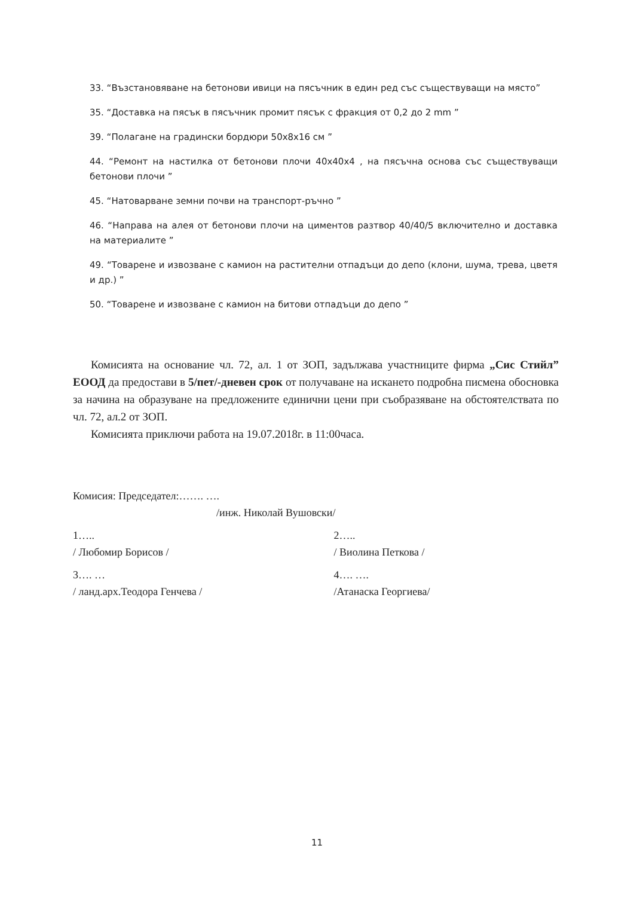33. “Възстановяване на бетонови ивици на пясъчник в един ред със съществуващи на място”
35. “Доставка на пясък в пясъчник промит пясък с фракция от 0,2 до 2 mm ”
39. “Полагане на градински бордюри 50х8х16 см ”
44. “Ремонт на настилка от бетонови плочи 40х40х4 , на пясъчна основа със съществуващи бетонови плочи ”
45. “Натоварване земни почви на транспорт-ръчно ”
46. “Направа на алея от бетонови плочи на циментов разтвор 40/40/5 включително и доставка на материалите ”
49. “Товарене и извозване с камион на растителни отпадъци до депо (клони, шума, трева, цветя и др.) ”
50. “Товарене и извозване с камион на битови отпадъци до депо ”
Комисията на основание чл. 72, ал. 1 от ЗОП, задължава участниците фирма „Сис Стийл” ЕООД да предостави в 5/пет/-дневен срок от получаване на искането подробна писмена обосновка за начина на образуване на предложените единични цени при съобразяване на обстоятелствата по чл. 72, ал.2 от ЗОП.
Комисията приключи работа на 19.07.2018г. в 11:00часа.
Комисия: Председател:……. ….
/инж. Николай Вушовски/
1…..
/ Любомир Борисов /
2…..
/ Виолина Петкова /
3…. …
/ ланд.арх.Теодора Генчева /
4…. ….
/Атанаска Георгиева/
11